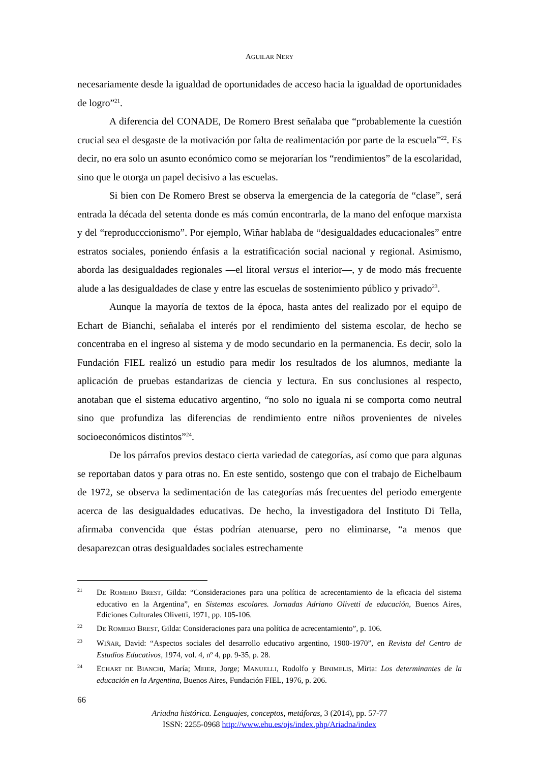AGUILAR NERY
necesariamente desde la igualdad de oportunidades de acceso hacia la igualdad de oportunidades de logro”<sup>21</sup>.
A diferencia del CONADE, De Romero Brest señalaba que “probablemente la cuestión crucial sea el desgaste de la motivación por falta de realimentación por parte de la escuela”<sup>22</sup>. Es decir, no era solo un asunto económico como se mejorarían los “rendimientos” de la escolaridad, sino que le otorga un papel decisivo a las escuelas.
Si bien con De Romero Brest se observa la emergencia de la categoría de “clase”, será entrada la década del setenta donde es más común encontrarla, de la mano del enfoque marxista y del “reproducccionismo”. Por ejemplo, Wiñar hablaba de “desigualdades educacionales” entre estratos sociales, poniendo énfasis a la estratificación social nacional y regional. Asimismo, aborda las desigualdades regionales —el litoral versus el interior—, y de modo más frecuente alude a las desigualdades de clase y entre las escuelas de sostenimiento público y privado<sup>23</sup>.
Aunque la mayoría de textos de la época, hasta antes del realizado por el equipo de Echart de Bianchi, señalaba el interés por el rendimiento del sistema escolar, de hecho se concentraba en el ingreso al sistema y de modo secundario en la permanencia. Es decir, solo la Fundación FIEL realizó un estudio para medir los resultados de los alumnos, mediante la aplicación de pruebas estandarizas de ciencia y lectura. En sus conclusiones al respecto, anotaban que el sistema educativo argentino, “no solo no iguala ni se comporta como neutral sino que profundiza las diferencias de rendimiento entre niños provenientes de niveles socioeconómicos distintos”<sup>24</sup>.
De los párrafos previos destaco cierta variedad de categorías, así como que para algunas se reportaban datos y para otras no. En este sentido, sostengo que con el trabajo de Eichelbaum de 1972, se observa la sedimentación de las categorías más frecuentes del periodo emergente acerca de las desigualdades educativas. De hecho, la investigadora del Instituto Di Tella, afirmaba convencida que éstas podrían atenuarse, pero no eliminarse, “a menos que desaparezcan otras desigualdades sociales estrechamente
21 DE ROMERO BREST, Gilda: “Consideraciones para una política de acrecentamiento de la eficacia del sistema educativo en la Argentina”, en Sistemas escolares. Jornadas Adriano Olivetti de educación, Buenos Aires, Ediciones Culturales Olivetti, 1971, pp. 105-106.
22 DE ROMERO BREST, Gilda: Consideraciones para una política de acrecentamiento”, p. 106.
23 WIÑAR, David: “Aspectos sociales del desarrollo educativo argentino, 1900-1970”, en Revista del Centro de Estudios Educativos, 1974, vol. 4, nº 4, pp. 9-35, p. 28.
24 ECHART DE BIANCHI, María; MEIER, Jorge; MANUELLI, Rodolfo y BINIMELIS, Mirta: Los determinantes de la educación en la Argentina, Buenos Aires, Fundación FIEL, 1976, p. 206.
66
Ariadna histórica. Lenguajes, conceptos, metáforas, 3 (2014), pp. 57-77
ISSN: 2255-0968 http://www.ehu.es/ojs/index.php/Ariadna/index